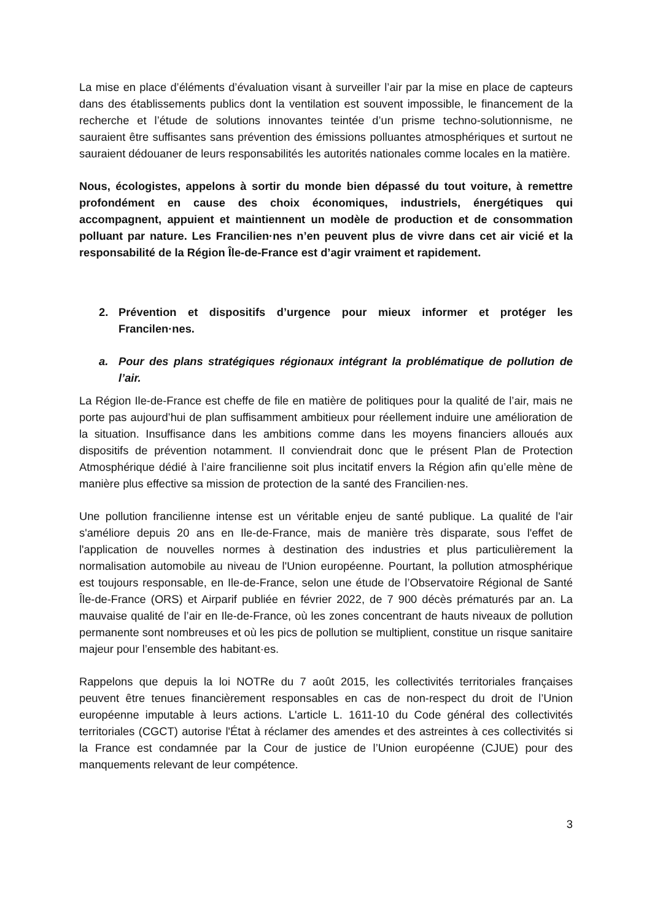La mise en place d’éléments d’évaluation visant à surveiller l’air par la mise en place de capteurs dans des établissements publics dont la ventilation est souvent impossible, le financement de la recherche et l’étude de solutions innovantes teintée d’un prisme techno-solutionnisme, ne sauraient être suffisantes sans prévention des émissions polluantes atmosphériques et surtout ne sauraient dédouaner de leurs responsabilités les autorités nationales comme locales en la matière.
Nous, écologistes, appelons à sortir du monde bien dépassé du tout voiture, à remettre profondément en cause des choix économiques, industriels, énergétiques qui accompagnent, appuient et maintiennent un modèle de production et de consommation polluant par nature. Les Francilien·nes n’en peuvent plus de vivre dans cet air vicié et la responsabilité de la Région Île-de-France est d’agir vraiment et rapidement.
2. Prévention et dispositifs d’urgence pour mieux informer et protéger les Francilen·nes.
a. Pour des plans stratégiques régionaux intégrant la problématique de pollution de l’air.
La Région Ile-de-France est cheffe de file en matière de politiques pour la qualité de l’air, mais ne porte pas aujourd’hui de plan suffisamment ambitieux pour réellement induire une amélioration de la situation. Insuffisance dans les ambitions comme dans les moyens financiers alloués aux dispositifs de prévention notamment. Il conviendrait donc que le présent Plan de Protection Atmosphérique dédié à l’aire francilienne soit plus incitatif envers la Région afin qu’elle mène de manière plus effective sa mission de protection de la santé des Francilien·nes.
Une pollution francilienne intense est un véritable enjeu de santé publique. La qualité de l'air s'améliore depuis 20 ans en Ile-de-France, mais de manière très disparate, sous l'effet de l'application de nouvelles normes à destination des industries et plus particulièrement la normalisation automobile au niveau de l'Union européenne. Pourtant, la pollution atmosphérique est toujours responsable, en Ile-de-France, selon une étude de l’Observatoire Régional de Santé Île-de-France (ORS) et Airparif publiée en février 2022, de 7 900 décès prématurés par an. La mauvaise qualité de l’air en Ile-de-France, où les zones concentrant de hauts niveaux de pollution permanente sont nombreuses et où les pics de pollution se multiplient, constitue un risque sanitaire majeur pour l’ensemble des habitant·es.
Rappelons que depuis la loi NOTRe du 7 août 2015, les collectivités territoriales françaises peuvent être tenues financièrement responsables en cas de non-respect du droit de l’Union européenne imputable à leurs actions. L'article L. 1611-10 du Code général des collectivités territoriales (CGCT) autorise l'État à réclamer des amendes et des astreintes à ces collectivités si la France est condamnée par la Cour de justice de l’Union européenne (CJUE) pour des manquements relevant de leur compétence.
3